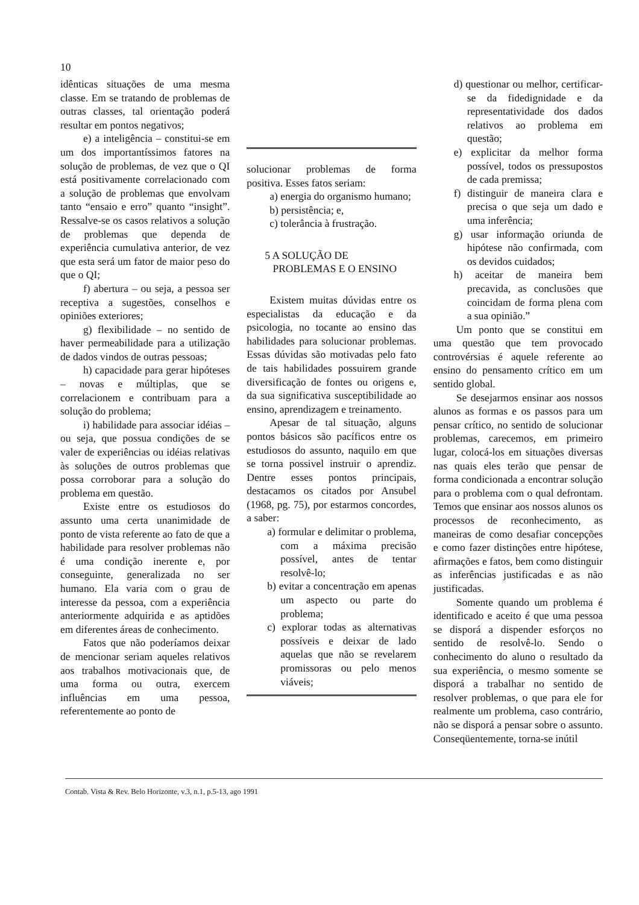10
idênticas situações de uma mesma classe. Em se tratando de problemas de outras classes, tal orientação poderá resultar em pontos negativos;
e) a inteligência – constitui-se em um dos importantíssimos fatores na solução de problemas, de vez que o QI está positivamente correlacionado com a solução de problemas que envolvam tanto “ensaio e erro” quanto “insight”. Ressalve-se os casos relativos a solução de problemas que dependa de experiência cumulativa anterior, de vez que esta será um fator de maior peso do que o QI;
f) abertura – ou seja, a pessoa ser receptiva a sugestões, conselhos e opiniões exteriores;
g) flexibilidade – no sentido de haver permeabilidade para a utilização de dados vindos de outras pessoas;
h) capacidade para gerar hipóteses – novas e múltiplas, que se correlacionem e contribuam para a solução do problema;
i) habilidade para associar idéias – ou seja, que possua condições de se valer de experiências ou idéias relativas às soluções de outros problemas que possa corroborar para a solução do problema em questão.
Existe entre os estudiosos do assunto uma certa unanimidade de ponto de vista referente ao fato de que a habilidade para resolver problemas não é uma condição inerente e, por conseguinte, generalizada no ser humano. Ela varia com o grau de interesse da pessoa, com a experiência anteriormente adquirida e as aptidões em diferentes áreas de conhecimento.
Fatos que não poderíamos deixar de mencionar seriam aqueles relativos aos trabalhos motivacionais que, de uma forma ou outra, exercem influências em uma pessoa, referentemente ao ponto de
solucionar problemas de forma positiva. Esses fatos seriam:
a) energia do organismo humano;
b) persistência; e,
c) tolerância à frustração.
5 A SOLUÇÃO DE
PROBLEMAS E O ENSINO
Existem muitas dúvidas entre os especialistas da educação e da psicologia, no tocante ao ensino das habilidades para solucionar problemas. Essas dúvidas são motivadas pelo fato de tais habilidades possuirem grande diversificação de fontes ou origens e, da sua significativa susceptibilidade ao ensino, aprendizagem e treinamento.
Apesar de tal situação, alguns pontos básicos são pacíficos entre os estudiosos do assunto, naquilo em que se torna possivel instruir o aprendiz. Dentre esses pontos principais, destacamos os citados por Ansubel (1968, pg. 75), por estarmos concordes, a saber:
a) formular e delimitar o problema, com a máxima precisão possível, antes de tentar resolvê-lo;
b) evitar a concentração em apenas um aspecto ou parte do problema;
c) explorar todas as alternativas possíveis e deixar de lado aquelas que não se revelarem promissoras ou pelo menos viáveis;
d) questionar ou melhor, certificar-se da fidedignidade e da representatividade dos dados relativos ao problema em questão;
e) explicitar da melhor forma possível, todos os pressupostos de cada premissa;
f) distinguir de maneira clara e precisa o que seja um dado e uma inferência;
g) usar informação oriunda de hipótese não confirmada, com os devidos cuidados;
h) aceitar de maneira bem precavida, as conclusões que coincidam de forma plena com a sua opinião.”
Um ponto que se constitui em uma questão que tem provocado controvérsias é aquele referente ao ensino do pensamento crítico em um sentido global.
Se desejarmos ensinar aos nossos alunos as formas e os passos para um pensar crítico, no sentido de solucionar problemas, carecemos, em primeiro lugar, colocá-los em situações diversas nas quais eles terão que pensar de forma condicionada a encontrar solução para o problema com o qual defrontam. Temos que ensinar aos nossos alunos os processos de reconhecimento, as maneiras de como desafiar concepções e como fazer distinções entre hipótese, afirmações e fatos, bem como distinguir as inferências justificadas e as não justificadas.
Somente quando um problema é identificado e aceito é que uma pessoa se disporá a dispender esforços no sentido de resolvê-lo. Sendo o conhecimento do aluno o resultado da sua experiência, o mesmo somente se disporá a trabalhar no sentido de resolver problemas, o que para ele for realmente um problema, caso contrário, não se disporá a pensar sobre o assunto. Conseqüentemente, torna-se inútil
Contab. Vista & Rev. Belo Horizonte, v.3, n.1, p.5-13, ago 1991